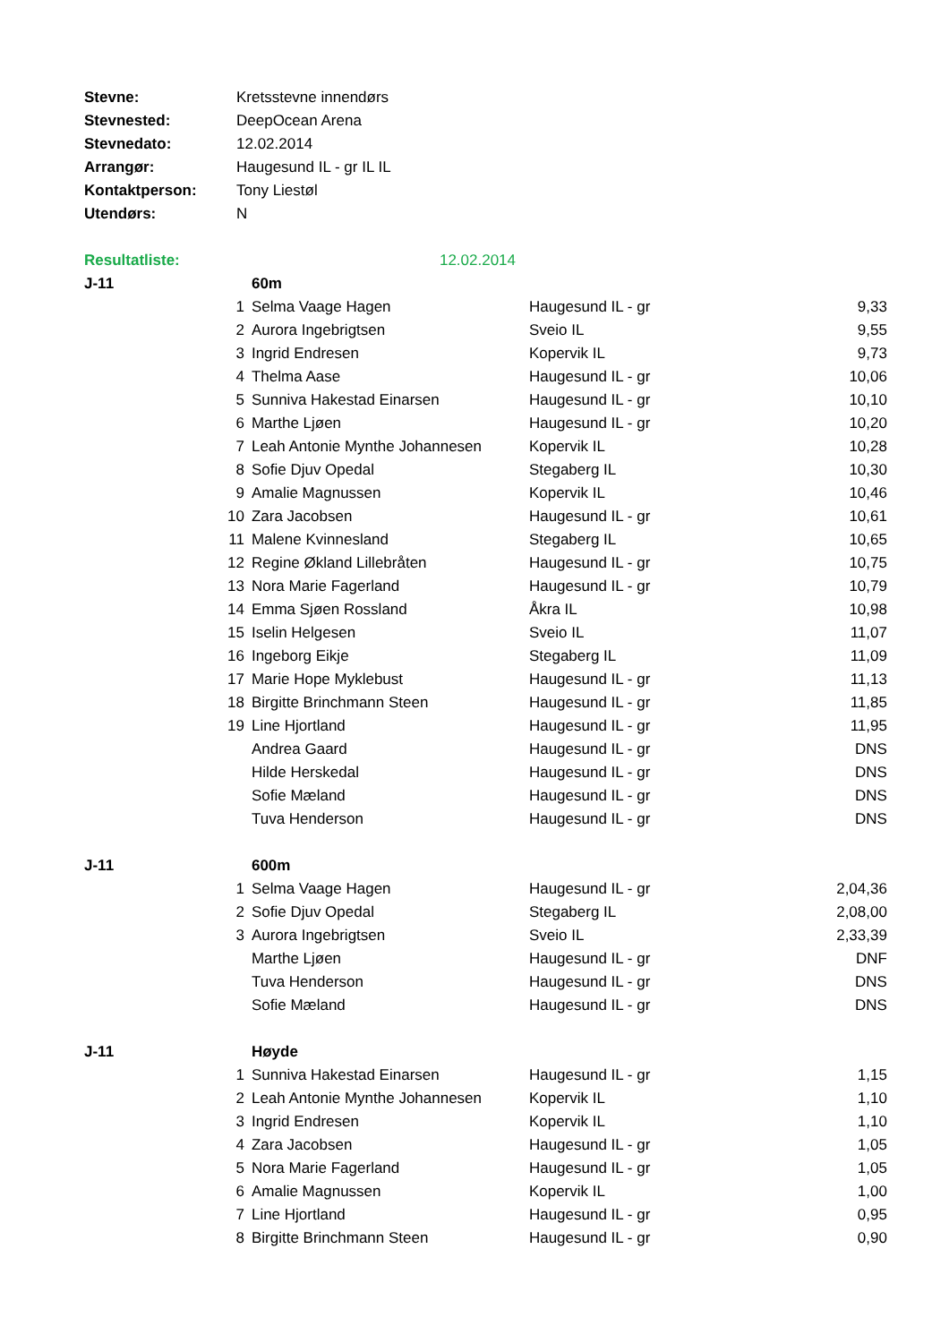| Stevne: | Kretsstevne innendørs | | | |
| Stevnested: | DeepOcean Arena | | | |
| Stevnedato: | 12.02.2014 | | | |
| Arrangør: | Haugesund IL - gr IL IL | | | |
| Kontaktperson: | Tony Liestøl | | | |
| Utendørs: | N | | | |
| Resultatliste: | | 12.02.2014 | | |
| J-11 | | 60m | | |
| | 1 | Selma Vaage Hagen | Haugesund IL - gr | 9,33 |
| | 2 | Aurora Ingebrigtsen | Sveio IL | 9,55 |
| | 3 | Ingrid Endresen | Kopervik IL | 9,73 |
| | 4 | Thelma Aase | Haugesund IL - gr | 10,06 |
| | 5 | Sunniva Hakestad Einarsen | Haugesund IL - gr | 10,10 |
| | 6 | Marthe Ljøen | Haugesund IL - gr | 10,20 |
| | 7 | Leah Antonie Mynthe Johannesen | Kopervik IL | 10,28 |
| | 8 | Sofie Djuv Opedal | Stegaberg IL | 10,30 |
| | 9 | Amalie Magnussen | Kopervik IL | 10,46 |
| | 10 | Zara Jacobsen | Haugesund IL - gr | 10,61 |
| | 11 | Malene Kvinnesland | Stegaberg IL | 10,65 |
| | 12 | Regine Økland Lillebråten | Haugesund IL - gr | 10,75 |
| | 13 | Nora Marie Fagerland | Haugesund IL - gr | 10,79 |
| | 14 | Emma Sjøen Rossland | Åkra IL | 10,98 |
| | 15 | Iselin Helgesen | Sveio IL | 11,07 |
| | 16 | Ingeborg Eikje | Stegaberg IL | 11,09 |
| | 17 | Marie Hope Myklebust | Haugesund IL - gr | 11,13 |
| | 18 | Birgitte Brinchmann Steen | Haugesund IL - gr | 11,85 |
| | 19 | Line Hjortland | Haugesund IL - gr | 11,95 |
| | | Andrea Gaard | Haugesund IL - gr | DNS |
| | | Hilde Herskedal | Haugesund IL - gr | DNS |
| | | Sofie Mæland | Haugesund IL - gr | DNS |
| | | Tuva Henderson | Haugesund IL - gr | DNS |
| J-11 | | 600m | | |
| | 1 | Selma Vaage Hagen | Haugesund IL - gr | 2,04,36 |
| | 2 | Sofie Djuv Opedal | Stegaberg IL | 2,08,00 |
| | 3 | Aurora Ingebrigtsen | Sveio IL | 2,33,39 |
| | | Marthe Ljøen | Haugesund IL - gr | DNF |
| | | Tuva Henderson | Haugesund IL - gr | DNS |
| | | Sofie Mæland | Haugesund IL - gr | DNS |
| J-11 | | Høyde | | |
| | 1 | Sunniva Hakestad Einarsen | Haugesund IL - gr | 1,15 |
| | 2 | Leah Antonie Mynthe Johannesen | Kopervik IL | 1,10 |
| | 3 | Ingrid Endresen | Kopervik IL | 1,10 |
| | 4 | Zara Jacobsen | Haugesund IL - gr | 1,05 |
| | 5 | Nora Marie Fagerland | Haugesund IL - gr | 1,05 |
| | 6 | Amalie Magnussen | Kopervik IL | 1,00 |
| | 7 | Line Hjortland | Haugesund IL - gr | 0,95 |
| | 8 | Birgitte Brinchmann Steen | Haugesund IL - gr | 0,90 |